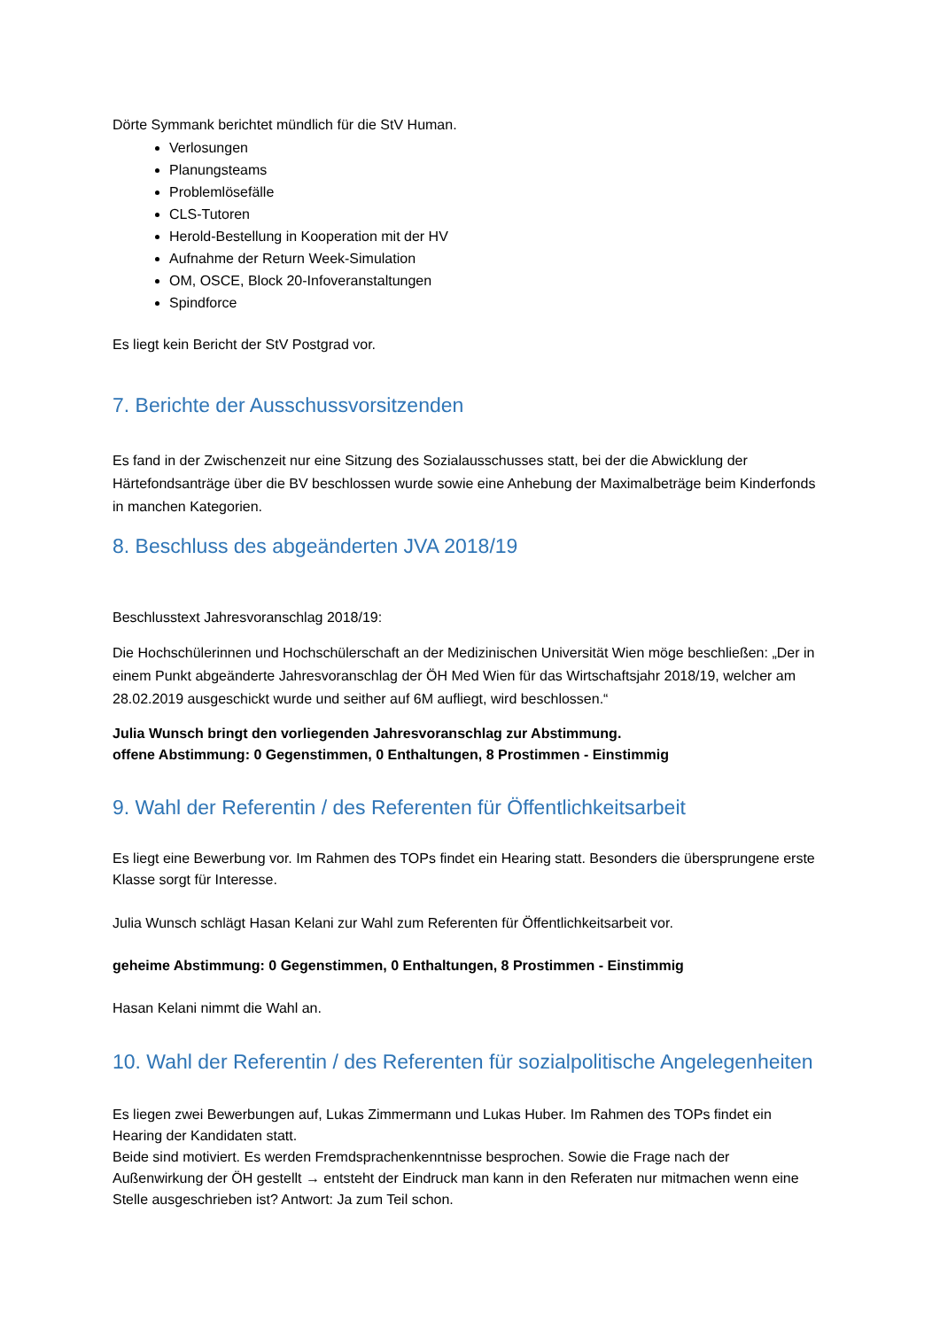Dörte Symmank berichtet mündlich für die StV Human.
Verlosungen
Planungsteams
Problemlösefälle
CLS-Tutoren
Herold-Bestellung in Kooperation mit der HV
Aufnahme der Return Week-Simulation
OM, OSCE, Block 20-Infoveranstaltungen
Spindforce
Es liegt kein Bericht der StV Postgrad vor.
7. Berichte der Ausschussvorsitzenden
Es fand in der Zwischenzeit nur eine Sitzung des Sozialausschusses statt, bei der die Abwicklung der Härtefondsanträge über die BV beschlossen wurde sowie eine Anhebung der Maximalbeträge beim Kinderfonds in manchen Kategorien.
8. Beschluss des abgeänderten JVA 2018/19
Beschlusstext Jahresvoranschlag 2018/19:
Die Hochschülerinnen und Hochschülerschaft an der Medizinischen Universität Wien möge beschließen: „Der in einem Punkt abgeänderte Jahresvoranschlag der ÖH Med Wien für das Wirtschaftsjahr 2018/19, welcher am 28.02.2019 ausgeschickt wurde und seither auf 6M aufliegt, wird beschlossen.“
Julia Wunsch bringt den vorliegenden Jahresvoranschlag zur Abstimmung.
offene Abstimmung: 0 Gegenstimmen, 0 Enthaltungen, 8 Prostimmen - Einstimmig
9. Wahl der Referentin / des Referenten für Öffentlichkeitsarbeit
Es liegt eine Bewerbung vor. Im Rahmen des TOPs findet ein Hearing statt. Besonders die übersprungene erste Klasse sorgt für Interesse.
Julia Wunsch schlägt Hasan Kelani zur Wahl zum Referenten für Öffentlichkeitsarbeit vor.
geheime Abstimmung: 0 Gegenstimmen, 0 Enthaltungen, 8 Prostimmen - Einstimmig
Hasan Kelani nimmt die Wahl an.
10. Wahl der Referentin / des Referenten für sozialpolitische Angelegenheiten
Es liegen zwei Bewerbungen auf, Lukas Zimmermann und Lukas Huber. Im Rahmen des TOPs findet ein Hearing der Kandidaten statt.
Beide sind motiviert. Es werden Fremdsprachenkenntnisse besprochen. Sowie die Frage nach der Außenwirkung der ÖH gestellt → entsteht der Eindruck man kann in den Referaten nur mitmachen wenn eine Stelle ausgeschrieben ist? Antwort: Ja zum Teil schon.